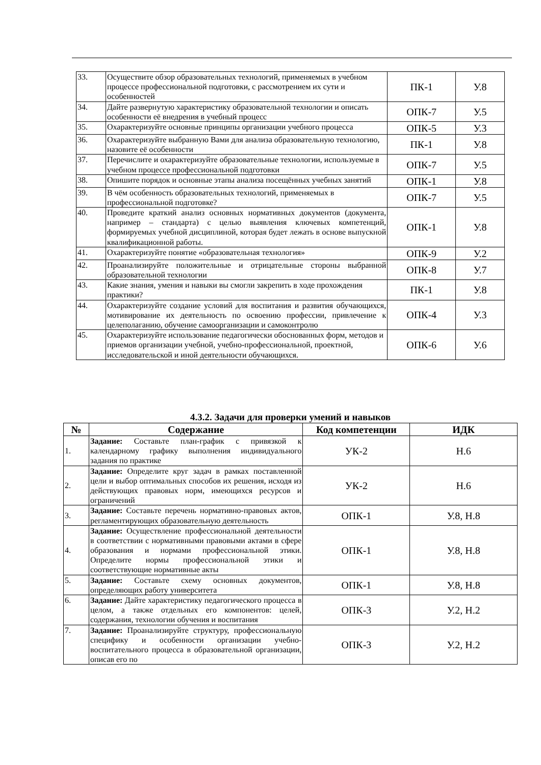| 33. | Осуществите обзор образовательных технологий, применяемых в учебном процессе профессиональной подготовки, с рассмотрением их сути и особенностей | ПК-1 | У.8 |
| 34. | Дайте развернутую характеристику образовательной технологии и описать особенности её внедрения в учебный процесс | ОПК-7 | У.5 |
| 35. | Охарактеризуйте основные принципы организации учебного процесса | ОПК-5 | У.3 |
| 36. | Охарактеризуйте выбранную Вами для анализа образовательную технологию, назовите её особенности | ПК-1 | У.8 |
| 37. | Перечислите и охарактеризуйте образовательные технологии, используемые в учебном процессе профессиональной подготовки | ОПК-7 | У.5 |
| 38. | Опишите порядок и основные этапы анализа посещённых учебных занятий | ОПК-1 | У.8 |
| 39. | В чём особенность образовательных технологий, применяемых в профессиональной подготовке? | ОПК-7 | У.5 |
| 40. | Проведите краткий анализ основных нормативных документов (документа, например – стандарта) с целью выявления ключевых компетенций, формируемых учебной дисциплиной, которая будет лежать в основе выпускной квалификационной работы. | ОПК-1 | У.8 |
| 41. | Охарактеризуйте понятие «образовательная технология» | ОПК-9 | У.2 |
| 42. | Проанализируйте положительные и отрицательные стороны выбранной образовательной технологии | ОПК-8 | У.7 |
| 43. | Какие знания, умения и навыки вы смогли закрепить в ходе прохождения практики? | ПК-1 | У.8 |
| 44. | Охарактеризуйте создание условий для воспитания и развития обучающихся, мотивирование их деятельность по освоению профессии, привлечение к целеполаганию, обучение самоорганизации и самоконтролю | ОПК-4 | У.3 |
| 45. | Охарактеризуйте использование педагогически обоснованных форм, методов и приемов организации учебной, учебно-профессиональной, проектной, исследовательской и иной деятельности обучающихся. | ОПК-6 | У.6 |
4.3.2. Задачи для проверки умений и навыков
| № | Содержание | Код компетенции | ИДК |
| --- | --- | --- | --- |
| 1. | Задание: Составьте план-график с привязкой к календарному графику выполнения индивидуального задания по практике | УК-2 | Н.6 |
| 2. | Задание: Определите круг задач в рамках поставленной цели и выбор оптимальных способов их решения, исходя из действующих правовых норм, имеющихся ресурсов и ограничений | УК-2 | Н.6 |
| 3. | Задание: Составьте перечень нормативно-правовых актов, регламентирующих образовательную деятельность | ОПК-1 | У.8, Н.8 |
| 4. | Задание: Осуществление профессиональной деятельности в соответствии с нормативными правовыми актами в сфере образования и нормами профессиональной этики. Определите нормы профессиональной этики и соответствующие нормативные акты | ОПК-1 | У.8, Н.8 |
| 5. | Задание: Составьте схему основных документов, определяющих работу университета | ОПК-1 | У.8, Н.8 |
| 6. | Задание: Дайте характеристику педагогического процесса в целом, а также отдельных его компонентов: целей, содержания, технологии обучения и воспитания | ОПК-3 | У.2, Н.2 |
| 7. | Задание: Проанализируйте структуру, профессиональную специфику и особенности организации учебно-воспитательного процесса в образовательной организации, описав его по | ОПК-3 | У.2, Н.2 |